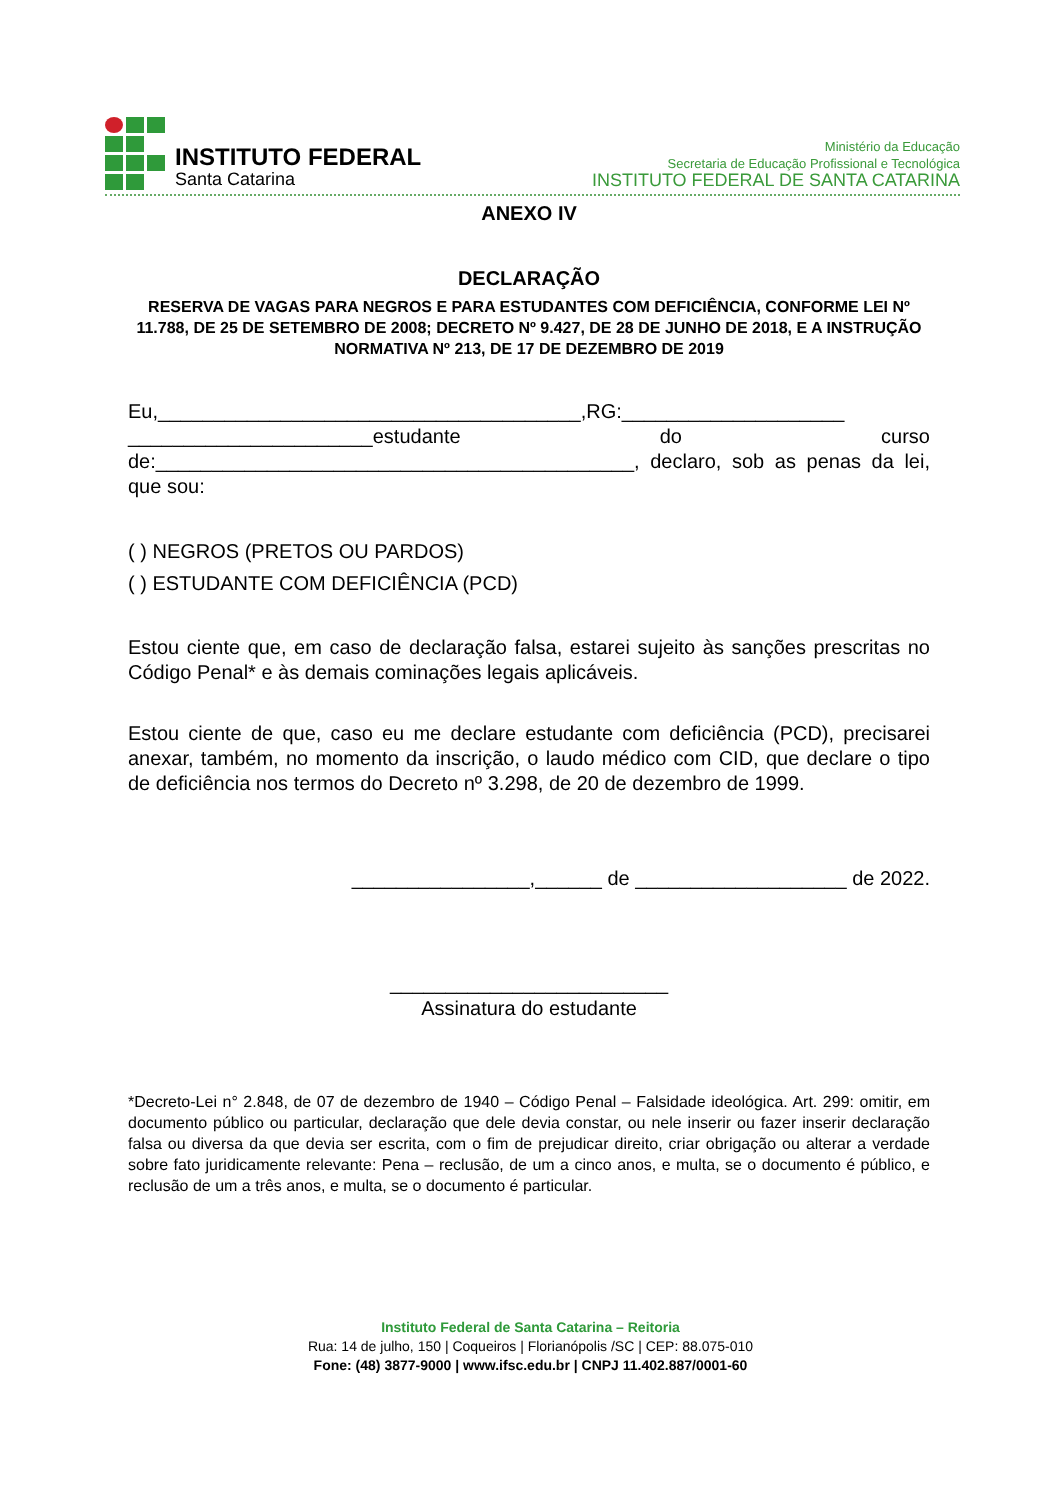INSTITUTO FEDERAL
Santa Catarina
Ministério da Educação
Secretaria de Educação Profissional e Tecnológica
INSTITUTO FEDERAL DE SANTA CATARINA
ANEXO IV
DECLARAÇÃO
RESERVA DE VAGAS PARA NEGROS E PARA ESTUDANTES COM DEFICIÊNCIA, CONFORME LEI Nº 11.788, DE 25 DE SETEMBRO DE 2008; DECRETO Nº 9.427, DE 28 DE JUNHO DE 2018, E A INSTRUÇÃO NORMATIVA Nº 213, DE 17 DE DEZEMBRO DE 2019
Eu,______________________________________,RG:____________________ ______________________estudante do curso de:___________________________________________, declaro, sob as penas da lei, que sou:
( ) NEGROS (PRETOS OU PARDOS)
( ) ESTUDANTE COM DEFICIÊNCIA (PCD)
Estou ciente que, em caso de declaração falsa, estarei sujeito às sanções prescritas no Código Penal* e às demais cominações legais aplicáveis.
Estou ciente de que, caso eu me declare estudante com deficiência (PCD), precisarei anexar, também, no momento da inscrição, o laudo médico com CID, que declare o tipo de deficiência nos termos do Decreto nº 3.298, de 20 de dezembro de 1999.
________________,______ de ___________________ de 2022.
_________________________
Assinatura do estudante
*Decreto-Lei n° 2.848, de 07 de dezembro de 1940 – Código Penal – Falsidade ideológica. Art. 299: omitir, em documento público ou particular, declaração que dele devia constar, ou nele inserir ou fazer inserir declaração falsa ou diversa da que devia ser escrita, com o fim de prejudicar direito, criar obrigação ou alterar a verdade sobre fato juridicamente relevante: Pena – reclusão, de um a cinco anos, e multa, se o documento é público, e reclusão de um a três anos, e multa, se o documento é particular.
Instituto Federal de Santa Catarina – Reitoria
Rua: 14 de julho, 150 | Coqueiros | Florianópolis /SC | CEP: 88.075-010
Fone: (48) 3877-9000 | www.ifsc.edu.br | CNPJ 11.402.887/0001-60